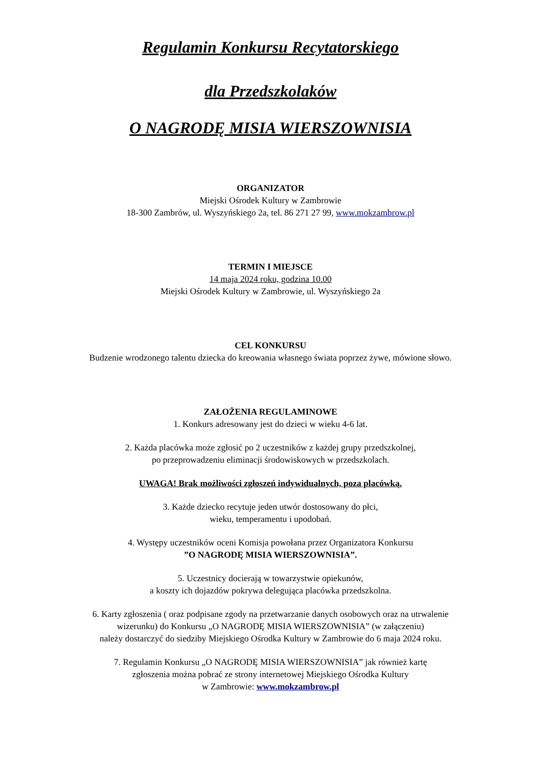Regulamin Konkursu Recytatorskiego
dla Przedszkolaków
O NAGRODĘ MISIA WIERSZOWNISIA
ORGANIZATOR
Miejski Ośrodek Kultury w Zambrowie
18-300 Zambrów, ul. Wyszyńskiego 2a, tel. 86 271 27 99, www.mokzambrow.pl
TERMIN I MIEJSCE
14 maja 2024 roku, godzina 10.00
Miejski Ośrodek Kultury w Zambrowie, ul. Wyszyńskiego 2a
CEL KONKURSU
Budzenie wrodzonego talentu dziecka do kreowania własnego świata poprzez żywe, mówione słowo.
ZAŁOŻENIA REGULAMINOWE
1. Konkurs adresowany jest do dzieci w wieku 4-6 lat.
2. Każda placówka może zgłosić po 2 uczestników z każdej grupy przedszkolnej,
po przeprowadzeniu eliminacji środowiskowych w przedszkolach.
UWAGA! Brak możliwości zgłoszeń indywidualnych, poza placówką.
3. Każde dziecko recytuje jeden utwór dostosowany do płci,
wieku, temperamentu i upodobań.
4. Występy uczestników oceni Komisja powołana przez Organizatora Konkursu
”O NAGRODĘ MISIA WIERSZOWNISIA”.
5. Uczestnicy docierają w towarzystwie opiekunów,
a koszty ich dojazdów pokrywa delegująca placówka przedszkolna.
6. Karty zgłoszenia ( oraz podpisane zgody na przetwarzanie danych osobowych oraz na utrwalenie
wizerunku) do Konkursu „O NAGRODĘ MISIA WIERSZOWNISIA” (w załączeniu)
należy dostarczyć do siedziby Miejskiego Ośrodka Kultury w Zambrowie do 6 maja 2024 roku.
7. Regulamin Konkursu „O NAGRODĘ MISIA WIERSZOWNISIA” jak również kartę
zgłoszenia można pobrać ze strony internetowej Miejskiego Ośrodka Kultury
w Zambrowie: www.mokzambrow.pl